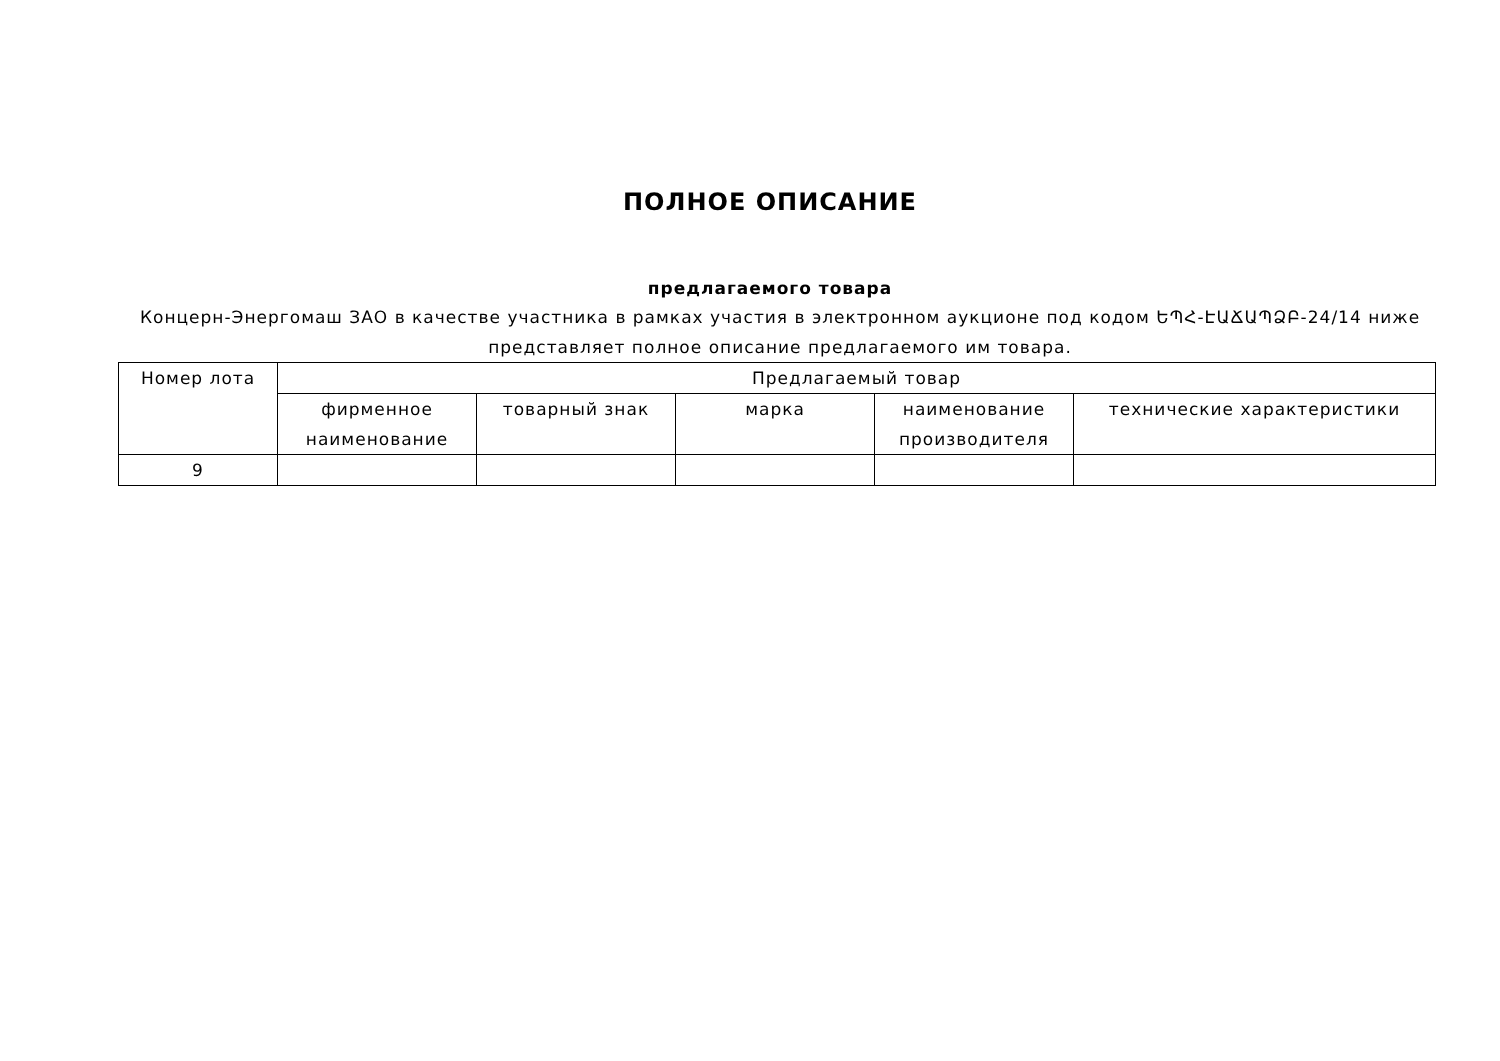ПОЛНОЕ ОПИСАНИЕ
предлагаемого товара
Концерн-Энергомаш ЗАО в качестве участника в рамках участия в электронном аукционе под кодом ԵՊՀ-ԷԱՃԱՊՁԲ-24/14 ниже представляет полное описание предлагаемого им товара.
| Номер лота | Предлагаемый товар | | | | |
| --- | --- | --- | --- | --- | --- |
| | фирменное наименование | товарный знак | марка | наименование производителя | технические характеристики |
| 9 | | | | | |